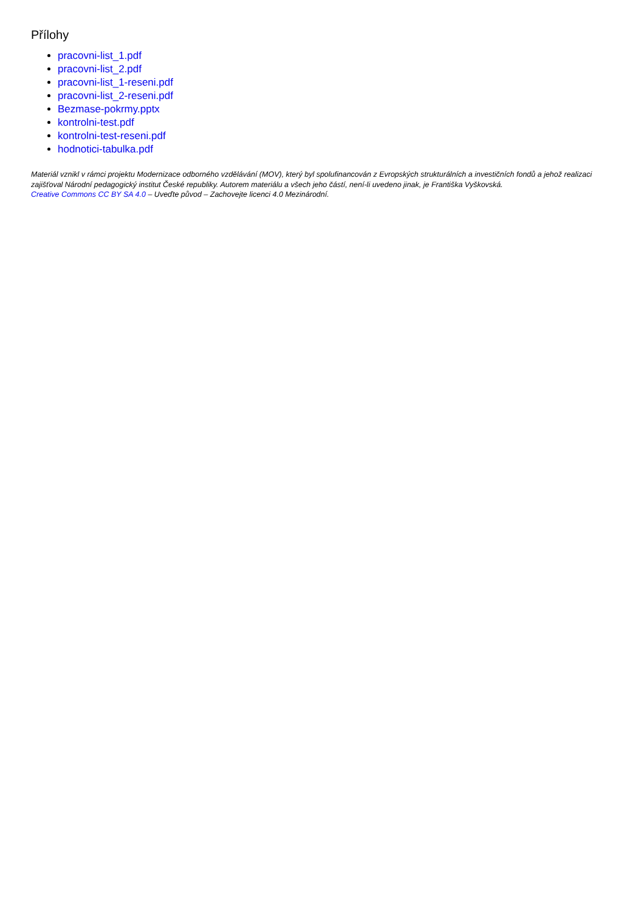Přílohy
pracovni-list_1.pdf
pracovni-list_2.pdf
pracovni-list_1-reseni.pdf
pracovni-list_2-reseni.pdf
Bezmase-pokrmy.pptx
kontrolni-test.pdf
kontrolni-test-reseni.pdf
hodnotici-tabulka.pdf
Materiál vznikl v rámci projektu Modernizace odborného vzdělávání (MOV), který byl spolufinancován z Evropských strukturálních a investičních fondů a jehož realizaci zajišťoval Národní pedagogický institut České republiky. Autorem materiálu a všech jeho částí, není-li uvedeno jinak, je Františka Vyškovská.
Creative Commons CC BY SA 4.0 – Uveďte původ – Zachovejte licenci 4.0 Mezinárodní.